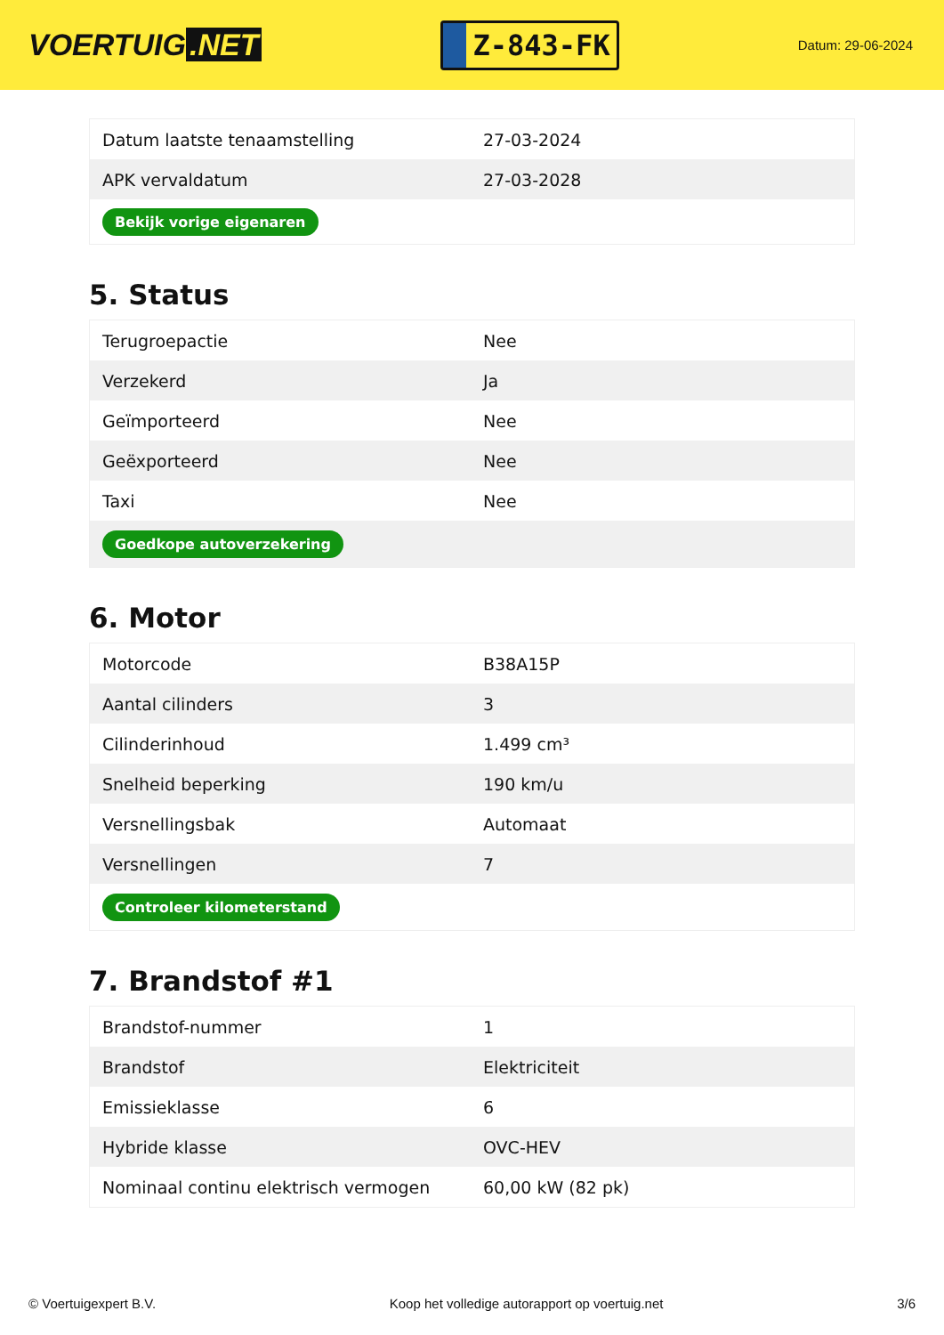VOERTUIG.NET
Z-843-FK
Datum: 29-06-2024
| Datum laatste tenaamstelling | 27-03-2024 |
| APK vervaldatum | 27-03-2028 |
| Bekijk vorige eigenaren | |
5. Status
| Terugroepactie | Nee |
| Verzekerd | Ja |
| Geïmporteerd | Nee |
| Geëxporteerd | Nee |
| Taxi | Nee |
| Goedkope autoverzekering | |
6. Motor
| Motorcode | B38A15P |
| Aantal cilinders | 3 |
| Cilinderinhoud | 1.499 cm³ |
| Snelheid beperking | 190 km/u |
| Versnellingsbak | Automaat |
| Versnellingen | 7 |
| Controleer kilometerstand | |
7. Brandstof #1
| Brandstof-nummer | 1 |
| Brandstof | Elektriciteit |
| Emissieklasse | 6 |
| Hybride klasse | OVC-HEV |
| Nominaal continu elektrisch vermogen | 60,00 kW (82 pk) |
© Voertuigexpert B.V. Koop het volledige autorapport op voertuig.net 3/6